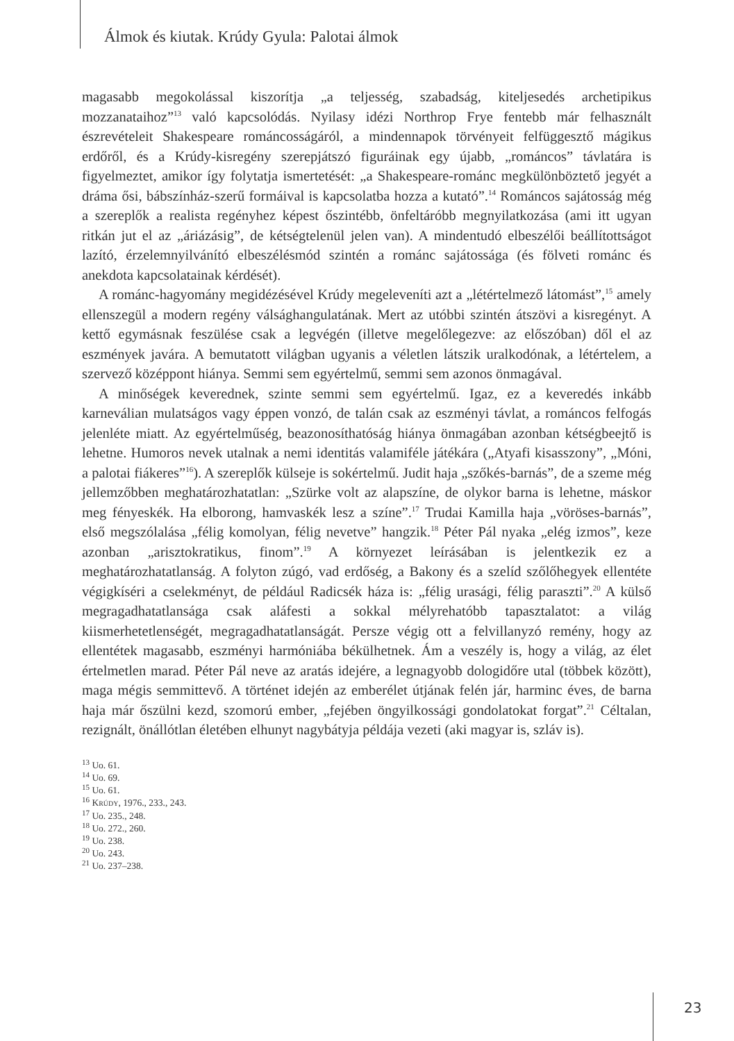Álmok és kiutak. Krúdy Gyula: Palotai álmok
magasabb megokolással kiszorítja „a teljesség, szabadság, kiteljesedés archetipikus mozzanataihoz”<sup>13</sup> való kapcsolódás. Nyilasy idézi Northrop Frye fentebb már felhasznált észrevételeit Shakespeare románcosságáról, a mindennapok törvényeit felfüggesztő mágikus erdőről, és a Krúdy-kisregény szerepjátszó figuráinak egy újabb, „románcos” távlatára is figyelmeztet, amikor így folytatja ismertetését: „a Shakespeare-románc megkülönböztető jegyét a dráma ősi, bábszínház-szerű formáival is kapcsolatba hozza a kutató”.<sup>14</sup> Románcos sajátosság még a szereplők a realista regényhez képest őszintébb, önfeltáróbb megnyilatkozása (ami itt ugyan ritkán jut el az „áriázásig”, de kétségtelenül jelen van). A mindentudó elbeszélői beállítottságot lazító, érzelemnyilvánító elbeszélésmód szintén a románc sajátossága (és fölveti románc és anekdota kapcsolatainak kérdését).
A románc-hagyomány megidézésével Krúdy megeleveníti azt a „létértelmező látomást”,<sup>15</sup> amely ellenszegül a modern regény válsághangulatának. Mert az utóbbi szintén átszövi a kisregényt. A kettő egymásnak feszülése csak a legvégén (illetve megelőlegezve: az előszóban) dől el az eszmények javára. A bemutatott világban ugyanis a véletlen látszik uralkodónak, a létértelem, a szervező középpont hiánya. Semmi sem egyértelmű, semmi sem azonos önmagával.
A minőségek keverednek, szinte semmi sem egyértelmű. Igaz, ez a keveredés inkább karneválian mulatságos vagy éppen vonzó, de talán csak az eszményi távlat, a románcos felfogás jelenléte miatt. Az egyértelműség, beazonosíthatóság hiánya önmagában azonban kétségbeejtő is lehetne. Humoros nevek utalnak a nemi identitás valamiféle játékára („Atyafi kisasszony”, „Móni, a palotai fiákeres”<sup>16</sup>). A szereplők külseje is sokértelmű. Judit haja „szőkés-barnás”, de a szeme még jellemzőbben meghatározhatatlan: „Szürke volt az alapszíne, de olykor barna is lehetne, máskor meg fényeskék. Ha elborong, hamvaskék lesz a színe”.<sup>17</sup> Trudai Kamilla haja „vöröses-barnás”, első megszólalása „félig komolyan, félig nevetve” hangzik.<sup>18</sup> Péter Pál nyaka „elég izmos”, keze azonban „arisztokratikus, finom”.<sup>19</sup> A környezet leírásában is jelentkezik ez a meghatározhatatlanság. A folyton zúgó, vad erdőség, a Bakony és a szelíd szőlőhegyek ellentéte végigkíséri a cselekményt, de például Radicsék háza is: „félig urasági, félig paraszti”.<sup>20</sup> A külső megragadhatatlansága csak aláfesti a sokkal mélyrehatóbb tapasztalatot: a világ kiismerhetetlenségét, megragadhatatlanságát. Persze végig ott a felvillanyzó remény, hogy az ellentétek magasabb, eszményi harmóniába békülhetnek. Ám a veszély is, hogy a világ, az élet értelmetlen marad. Péter Pál neve az aratás idejére, a legnagyobb dologidőre utal (többek között), maga mégis semmittevő. A történet idején az emberélet útjának felén jár, harminc éves, de barna haja már őszülni kezd, szomorú ember, „fejében öngyilkossági gondolatokat forgat”.<sup>21</sup> Céltalan, rezignált, önállótlan életében elhunyt nagybátyja példája vezeti (aki magyar is, szláv is).
<sup>13</sup> Uo. 61.
<sup>14</sup> Uo. 69.
<sup>15</sup> Uo. 61.
<sup>16</sup> KRÚDY, 1976., 233., 243.
<sup>17</sup> Uo. 235., 248.
<sup>18</sup> Uo. 272., 260.
<sup>19</sup> Uo. 238.
<sup>20</sup> Uo. 243.
<sup>21</sup> Uo. 237–238.
23